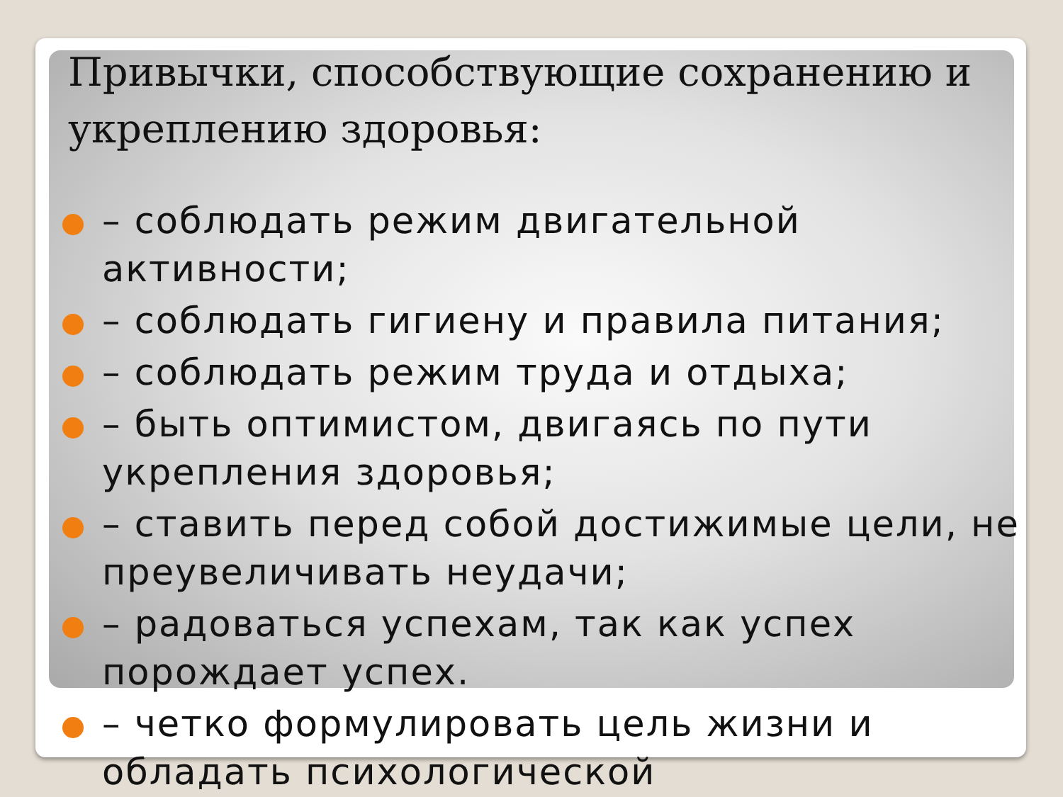Привычки, способствующие сохранению и укреплению здоровья:
– соблюдать режим двигательной активности;
– соблюдать гигиену и правила питания;
– соблюдать режим труда и отдыха;
– быть оптимистом, двигаясь по пути укрепления здоровья;
– ставить перед собой достижимые цели, не преувеличивать неудачи;
– радоваться успехам, так как успех порождает успех.
– четко формулировать цель жизни и обладать психологической